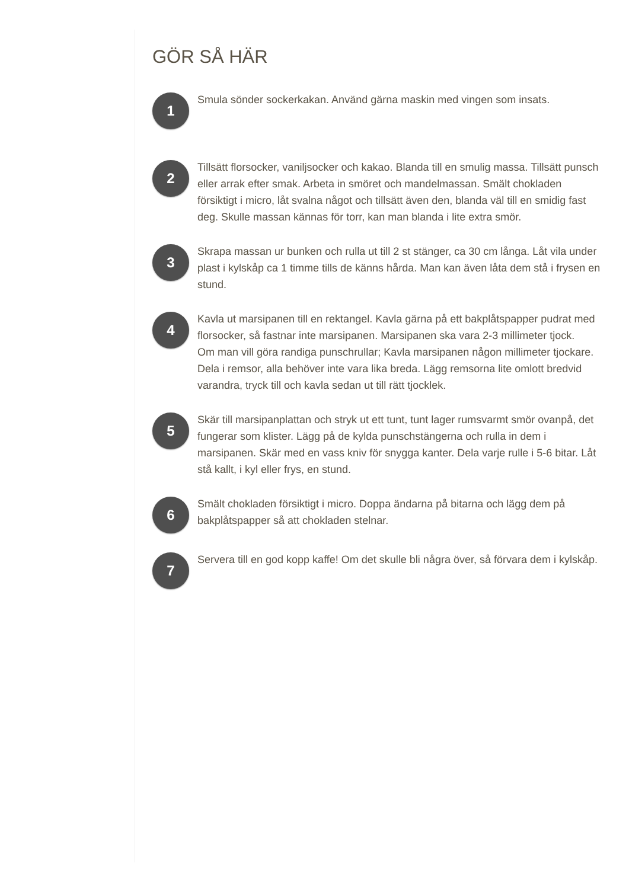GÖR SÅ HÄR
1
Smula sönder sockerkakan. Använd gärna maskin med vingen som insats.
2
Tillsätt florsocker, vaniljsocker och kakao. Blanda till en smulig massa. Tillsätt punsch eller arrak efter smak. Arbeta in smöret och mandelmassan. Smält chokladen försiktigt i micro, låt svalna något och tillsätt även den, blanda väl till en smidig fast deg. Skulle massan kännas för torr, kan man blanda i lite extra smör.
3
Skrapa massan ur bunken och rulla ut till 2 st stänger, ca 30 cm långa. Låt vila under plast i kylskåp ca 1 timme tills de känns hårda. Man kan även låta dem stå i frysen en stund.
4
Kavla ut marsipanen till en rektangel. Kavla gärna på ett bakplåtspapper pudrat med florsocker, så fastnar inte marsipanen. Marsipanen ska vara 2-3 millimeter tjock.
Om man vill göra randiga punschrullar; Kavla marsipanen någon millimeter tjockare. Dela i remsor, alla behöver inte vara lika breda. Lägg remsorna lite omlott bredvid varandra, tryck till och kavla sedan ut till rätt tjocklek.
5
Skär till marsipanplattan och stryk ut ett tunt, tunt lager rumsvarmt smör ovanpå, det fungerar som klister. Lägg på de kylda punschstängerna och rulla in dem i marsipanen. Skär med en vass kniv för snygga kanter. Dela varje rulle i 5-6 bitar. Låt stå kallt, i kyl eller frys, en stund.
6
Smält chokladen försiktigt i micro. Doppa ändarna på bitarna och lägg dem på bakplåtspapper så att chokladen stelnar.
7
Servera till en god kopp kaffe! Om det skulle bli några över, så förvara dem i kylskåp.